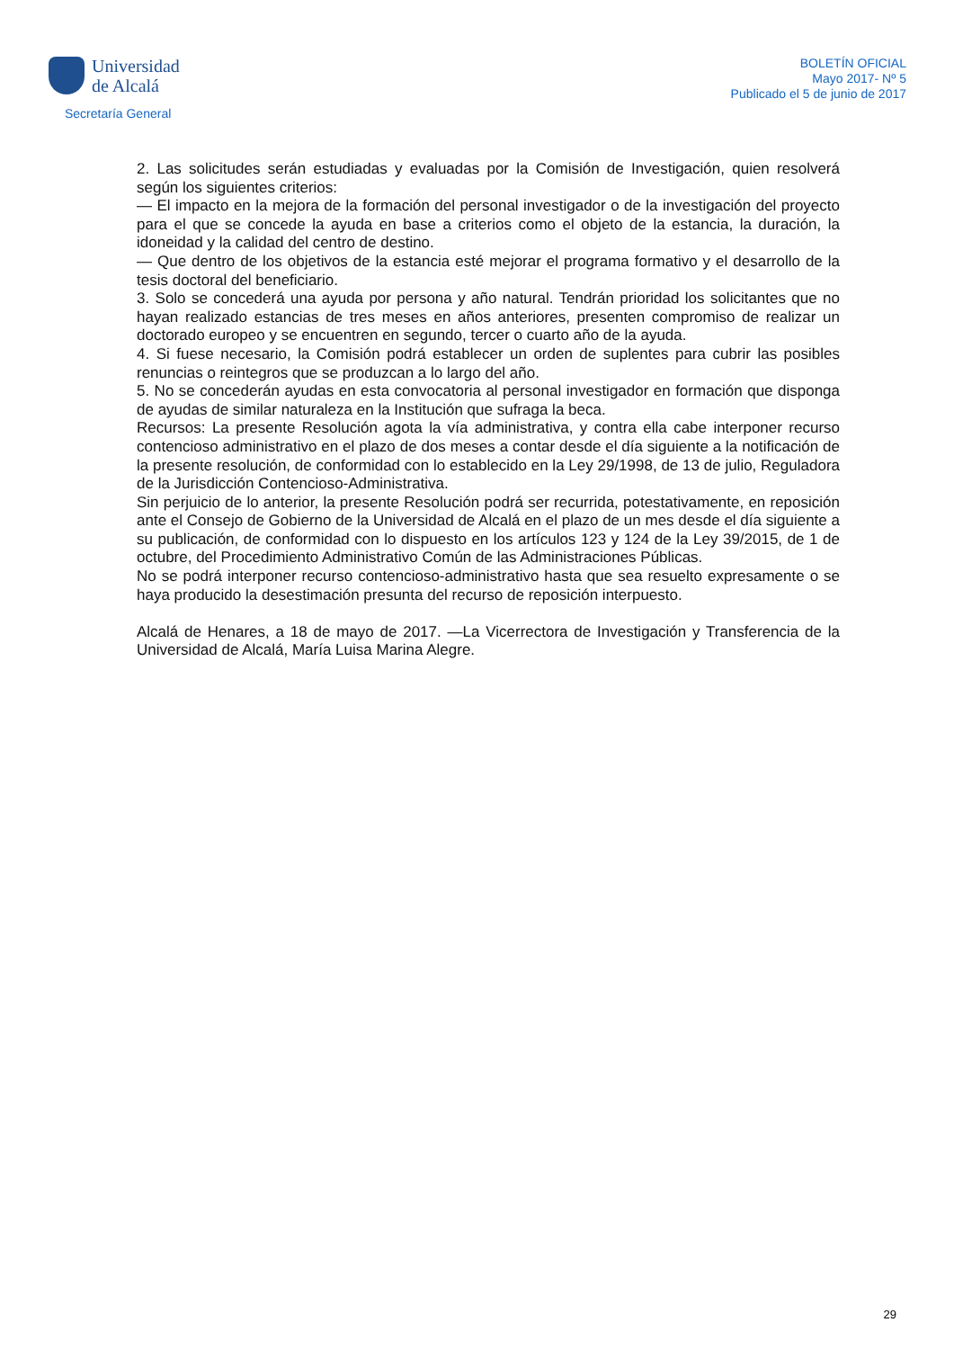Universidad
de Alcalá
Secretaría General
BOLETÍN OFICIAL
Mayo 2017- Nº 5
Publicado el 5 de junio de 2017
2. Las solicitudes serán estudiadas y evaluadas por la Comisión de Investigación, quien resolverá según los siguientes criterios:
— El impacto en la mejora de la formación del personal investigador o de la investigación del proyecto para el que se concede la ayuda en base a criterios como el objeto de la estancia, la duración, la idoneidad y la calidad del centro de destino.
— Que dentro de los objetivos de la estancia esté mejorar el programa formativo y el desarrollo de la tesis doctoral del beneficiario.
3. Solo se concederá una ayuda por persona y año natural. Tendrán prioridad los solicitantes que no hayan realizado estancias de tres meses en años anteriores, presenten compromiso de realizar un doctorado europeo y se encuentren en segundo, tercer o cuarto año de la ayuda.
4. Si fuese necesario, la Comisión podrá establecer un orden de suplentes para cubrir las posibles renuncias o reintegros que se produzcan a lo largo del año.
5. No se concederán ayudas en esta convocatoria al personal investigador en formación que disponga de ayudas de similar naturaleza en la Institución que sufraga la beca.
Recursos: La presente Resolución agota la vía administrativa, y contra ella cabe interponer recurso contencioso administrativo en el plazo de dos meses a contar desde el día siguiente a la notificación de la presente resolución, de conformidad con lo establecido en la Ley 29/1998, de 13 de julio, Reguladora de la Jurisdicción Contencioso-Administrativa.
Sin perjuicio de lo anterior, la presente Resolución podrá ser recurrida, potestativamente, en reposición ante el Consejo de Gobierno de la Universidad de Alcalá en el plazo de un mes desde el día siguiente a su publicación, de conformidad con lo dispuesto en los artículos 123 y 124 de la Ley 39/2015, de 1 de octubre, del Procedimiento Administrativo Común de las Administraciones Públicas.
No se podrá interponer recurso contencioso-administrativo hasta que sea resuelto expresamente o se haya producido la desestimación presunta del recurso de reposición interpuesto.
Alcalá de Henares, a 18 de mayo de 2017. —La Vicerrectora de Investigación y Transferencia de la Universidad de Alcalá, María Luisa Marina Alegre.
29